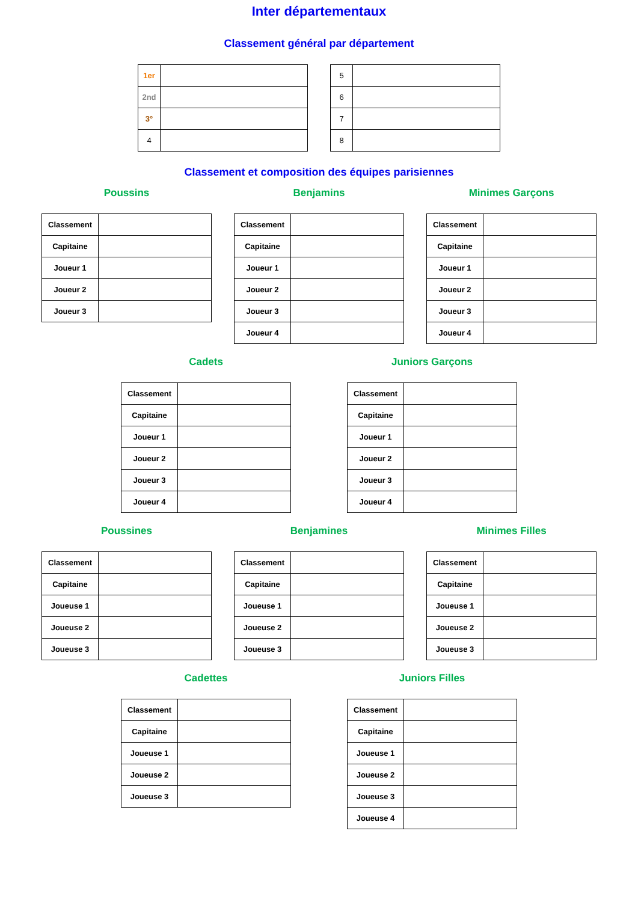Inter départementaux
Classement général par département
| 1er | |
| 2nd | |
| 3° | |
| 4 | |
| 5 | |
| 6 | |
| 7 | |
| 8 | |
Classement et composition des équipes parisiennes
Poussins
| Classement | |
| Capitaine | |
| Joueur 1 | |
| Joueur 2 | |
| Joueur 3 | |
Benjamins
| Classement | |
| Capitaine | |
| Joueur 1 | |
| Joueur 2 | |
| Joueur 3 | |
| Joueur 4 | |
Minimes Garçons
| Classement | |
| Capitaine | |
| Joueur 1 | |
| Joueur 2 | |
| Joueur 3 | |
| Joueur 4 | |
Cadets
| Classement | |
| Capitaine | |
| Joueur 1 | |
| Joueur 2 | |
| Joueur 3 | |
| Joueur 4 | |
Juniors Garçons
| Classement | |
| Capitaine | |
| Joueur 1 | |
| Joueur 2 | |
| Joueur 3 | |
| Joueur 4 | |
Poussines
| Classement | |
| Capitaine | |
| Joueuse 1 | |
| Joueuse 2 | |
| Joueuse 3 | |
Benjamines
| Classement | |
| Capitaine | |
| Joueuse 1 | |
| Joueuse 2 | |
| Joueuse 3 | |
Minimes Filles
| Classement | |
| Capitaine | |
| Joueuse 1 | |
| Joueuse 2 | |
| Joueuse 3 | |
Cadettes
| Classement | |
| Capitaine | |
| Joueuse 1 | |
| Joueuse 2 | |
| Joueuse 3 | |
Juniors Filles
| Classement | |
| Capitaine | |
| Joueuse 1 | |
| Joueuse 2 | |
| Joueuse 3 | |
| Joueuse 4 | |